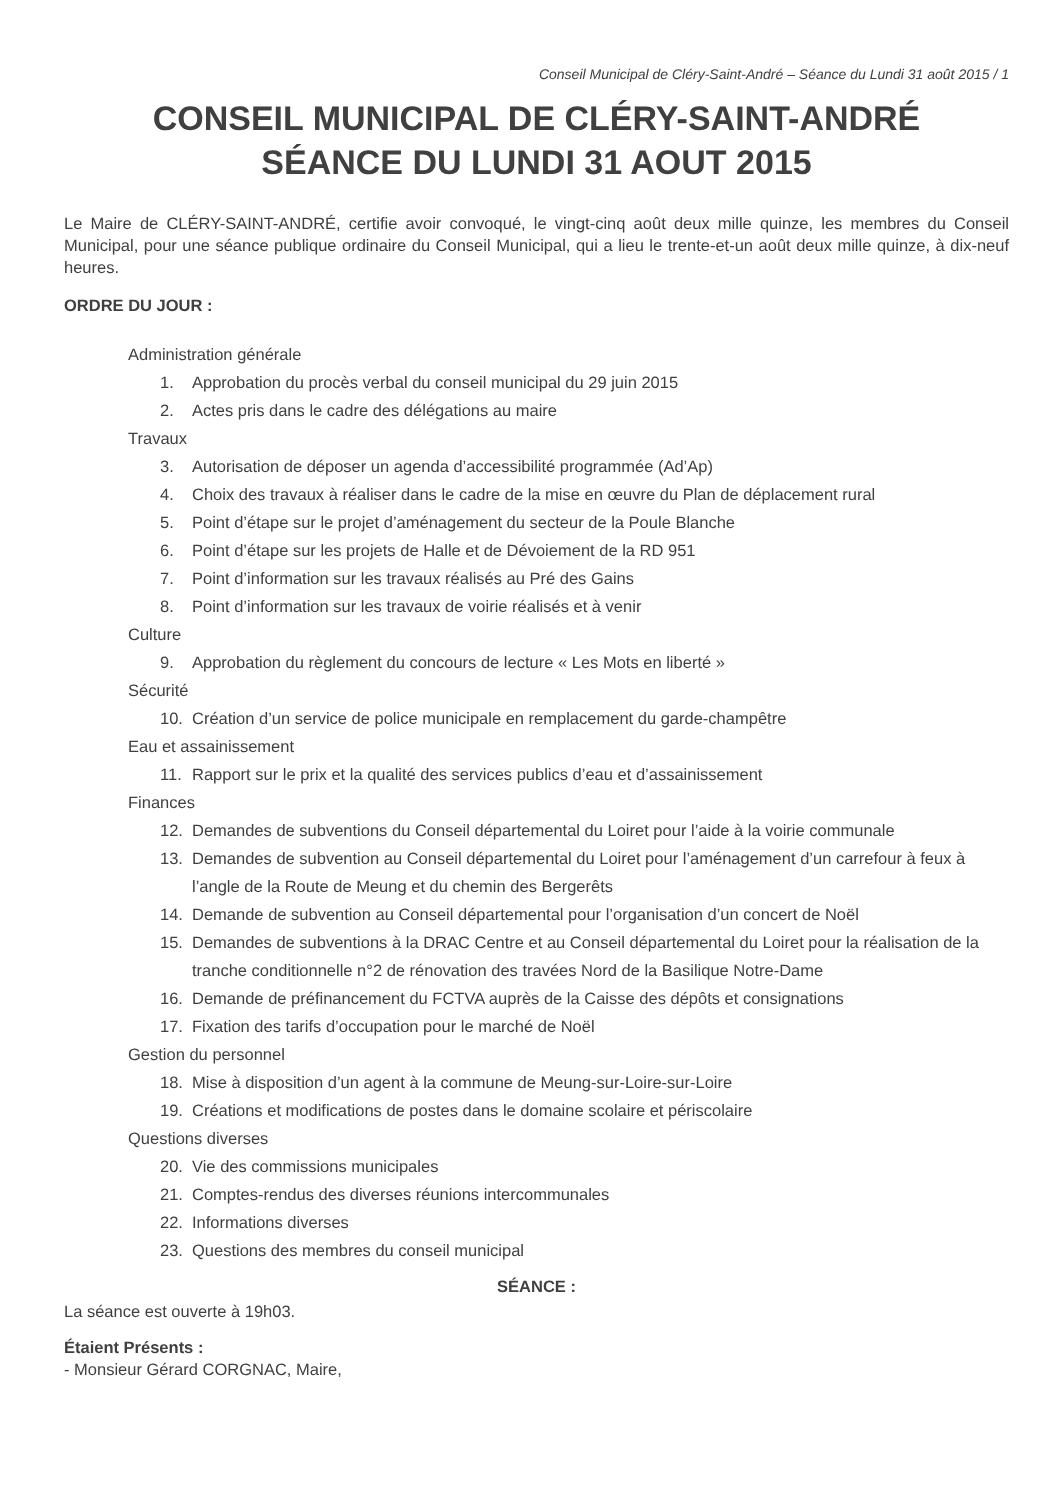Conseil Municipal de Cléry-Saint-André – Séance du Lundi 31 août 2015 / 1
CONSEIL MUNICIPAL DE CLÉRY-SAINT-ANDRÉ
SÉANCE DU LUNDI 31 AOUT 2015
Le Maire de CLÉRY-SAINT-ANDRÉ, certifie avoir convoqué, le vingt-cinq août deux mille quinze, les membres du Conseil Municipal, pour une séance publique ordinaire du Conseil Municipal, qui a lieu le trente-et-un août deux mille quinze, à dix-neuf heures.
ORDRE DU JOUR :
Administration générale
1. Approbation du procès verbal du conseil municipal du 29 juin 2015
2. Actes pris dans le cadre des délégations au maire
Travaux
3. Autorisation de déposer un agenda d’accessibilité programmée (Ad’Ap)
4. Choix des travaux à réaliser dans le cadre de la mise en œuvre du Plan de déplacement rural
5. Point d’étape sur le projet d’aménagement du secteur de la Poule Blanche
6. Point d’étape sur les projets de Halle et de Dévoiement de la RD 951
7. Point d’information sur les travaux réalisés au Pré des Gains
8. Point d’information sur les travaux de voirie réalisés et à venir
Culture
9. Approbation du règlement du concours de lecture « Les Mots en liberté »
Sécurité
10. Création d’un service de police municipale en remplacement du garde-champêtre
Eau et assainissement
11. Rapport sur le prix et la qualité des services publics d’eau et d’assainissement
Finances
12. Demandes de subventions du Conseil départemental du Loiret pour l’aide à la voirie communale
13. Demandes de subvention au Conseil départemental du Loiret pour l’aménagement d’un carrefour à feux à l’angle de la Route de Meung et du chemin des Bergerêts
14. Demande de subvention au Conseil départemental pour l’organisation d’un concert de Noël
15. Demandes de subventions à la DRAC Centre et au Conseil départemental du Loiret pour la réalisation de la tranche conditionnelle n°2 de rénovation des travées Nord de la Basilique Notre-Dame
16. Demande de préfinancement du FCTVA auprès de la Caisse des dépôts et consignations
17. Fixation des tarifs d’occupation pour le marché de Noël
Gestion du personnel
18. Mise à disposition d’un agent à la commune de Meung-sur-Loire-sur-Loire
19. Créations et modifications de postes dans le domaine scolaire et périscolaire
Questions diverses
20. Vie des commissions municipales
21. Comptes-rendus des diverses réunions intercommunales
22. Informations diverses
23. Questions des membres du conseil municipal
SÉANCE :
La séance est ouverte à 19h03.
Étaient Présents :
- Monsieur Gérard CORGNAC, Maire,